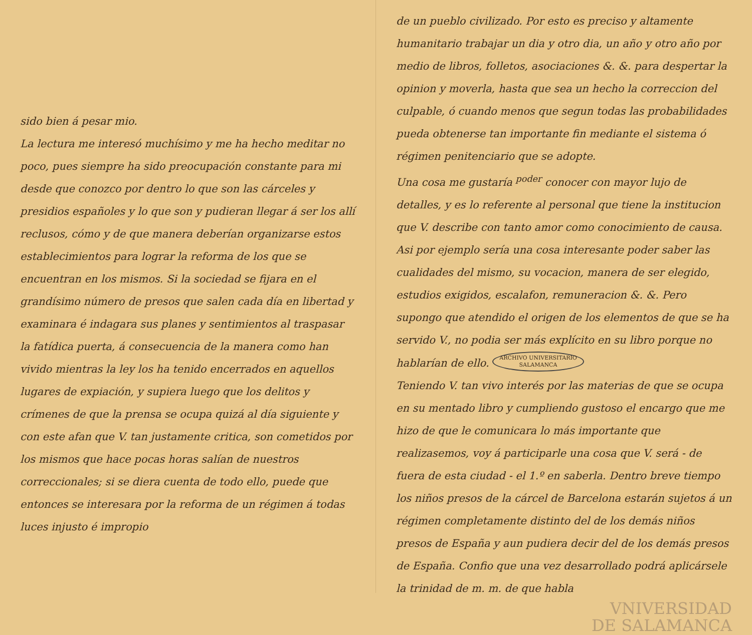sido bien á pesar mio.
La lectura me interesó muchísimo y me ha hecho meditar no poco, pues siempre ha sido preocupación constante para mi desde que conozco por dentro lo que son las cárceles y presidios españoles y lo que son y pudieran llegar á ser los allí reclusos, cómo y de que manera deberían organizarse estos establecimientos para lograr la reforma de los que se encuentran en los mismos. Si la sociedad se fijara en el grandísimo número de presos que salen cada día en libertad y examinara é indagara sus planes y sentimientos al traspasar la fatídica puerta, á consecuencia de la manera como han vivido mientras la ley los ha tenido encerrados en aquellos lugares de expiación, y supiera luego que los delitos y crímenes de que la prensa se ocupa quizá al día siguiente y con este afan que V. tan justamente critica, son cometidos por los mismos que hace pocas horas salían de nuestros correccionales; si se diera cuenta de todo ello, puede que entonces se interesara por la reforma de un régimen á todas luces injusto é impropio
de un pueblo civilizado. Por esto es preciso y altamente humanitario trabajar un dia y otro dia, un año y otro año por medio de libros, folletos, asociaciones &. &. para despertar la opinion y moverla, hasta que sea un hecho la correccion del culpable, ó cuando menos que segun todas las probabilidades pueda obtenerse tan importante fin mediante el sistema ó régimen penitenciario que se adopte.
Una cosa me gustaría <sup>poder</sup> conocer con mayor lujo de detalles, y es lo referente al personal que tiene la institucion que V. describe con tanto amor como conocimiento de causa. Asi por ejemplo sería una cosa interesante poder saber las cualidades del mismo, su vocacion, manera de ser elegido, estudios exigidos, escalafon, remuneracion &. &. Pero supongo que atendido el origen de los elementos de que se ha servido V., no podia ser más explícito en su libro porque no hablarían de ello. ARCHIVO UNIVERSITARIO
SALAMANCA
Teniendo V. tan vivo interés por las materias de que se ocupa en su mentado libro y cumpliendo gustoso el encargo que me hizo de que le comunicara lo más importante que realizasemos, voy á participarle una cosa que V. será - de fuera de esta ciudad - el 1.º en saberla. Dentro breve tiempo los niños presos de la cárcel de Barcelona estarán sujetos á un régimen completamente distinto del de los demás niños presos de España y aun pudiera decir del de los demás presos de España. Confio que una vez desarrollado podrá aplicársele la trinidad de m. m. de que habla
VNIVERSIDAD
DE SALAMANCA